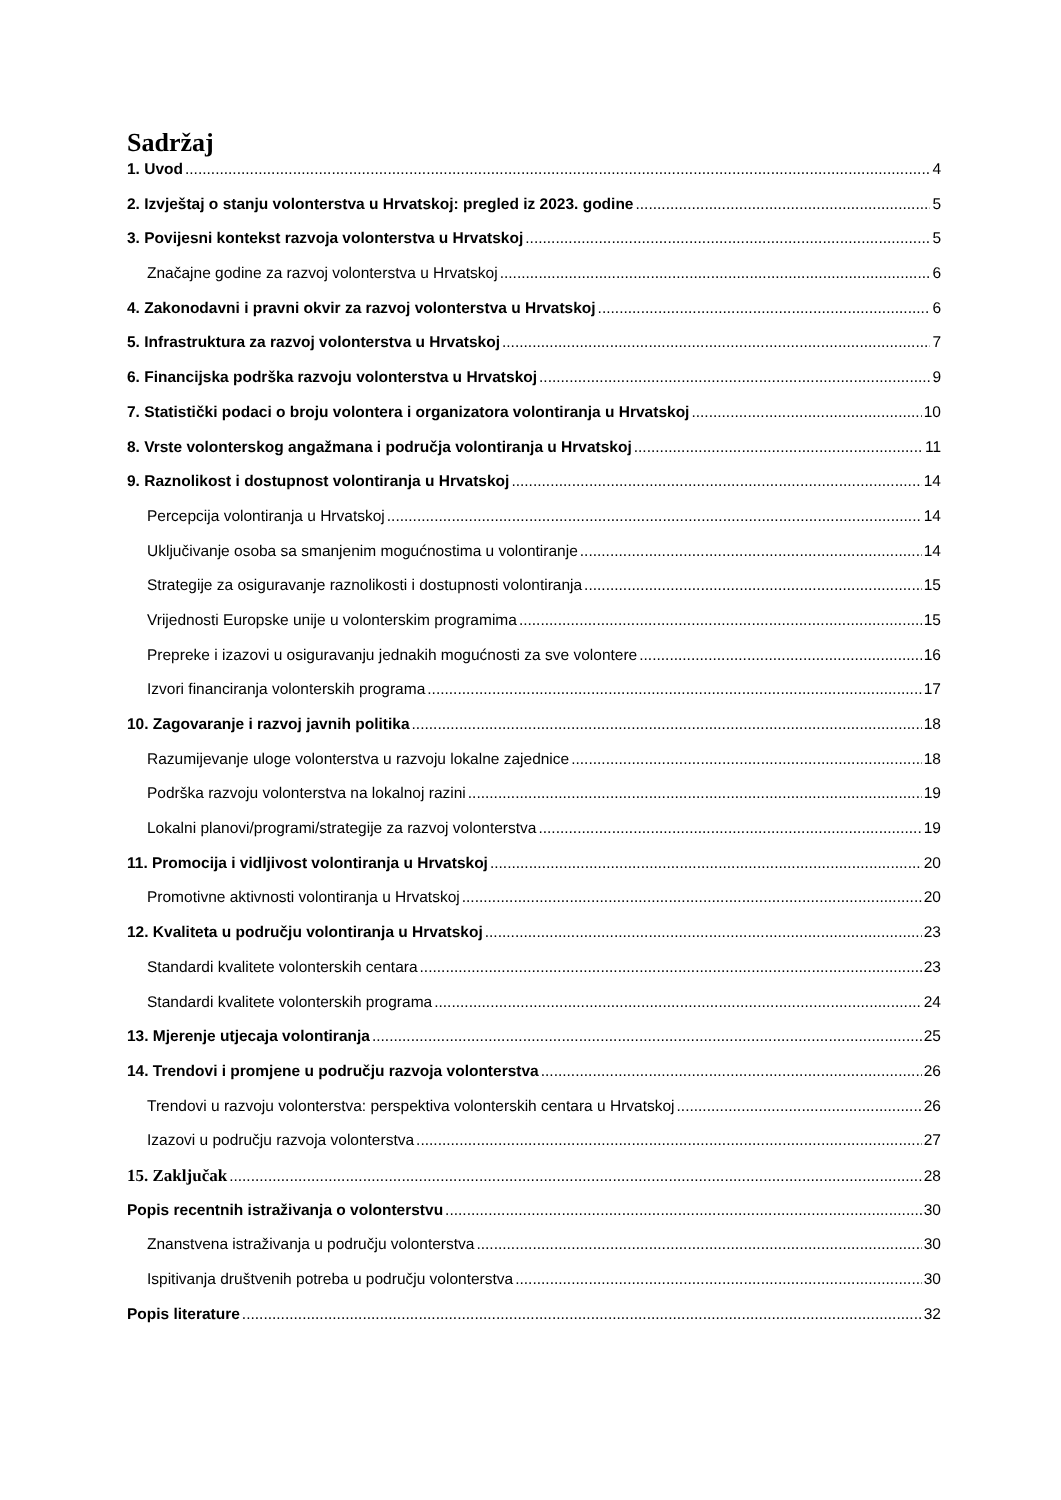Sadržaj
1. Uvod 4
2. Izvještaj o stanju volonterstva u Hrvatskoj: pregled iz 2023. godine 5
3. Povijesni kontekst razvoja volonterstva u Hrvatskoj 5
Značajne godine za razvoj volonterstva u Hrvatskoj 6
4. Zakonodavni i pravni okvir za razvoj volonterstva u Hrvatskoj 6
5. Infrastruktura za razvoj volonterstva u Hrvatskoj 7
6. Financijska podrška razvoju volonterstva u Hrvatskoj 9
7. Statistički podaci o broju volontera i organizatora volontiranja u Hrvatskoj 10
8. Vrste volonterskog angažmana i područja volontiranja u Hrvatskoj 11
9. Raznolikost i dostupnost volontiranja u Hrvatskoj 14
Percepcija volontiranja u Hrvatskoj 14
Uključivanje osoba sa smanjenim mogućnostima u volontiranje 14
Strategije za osiguravanje raznolikosti i dostupnosti volontiranja 15
Vrijednosti Europske unije u volonterskim programima 15
Prepreke i izazovi u osiguravanju jednakih mogućnosti za sve volontere 16
Izvori financiranja volonterskih programa 17
10. Zagovaranje i razvoj javnih politika 18
Razumijevanje uloge volonterstva u razvoju lokalne zajednice 18
Podrška razvoju volonterstva na lokalnoj razini 19
Lokalni planovi/programi/strategije za razvoj volonterstva 19
11. Promocija i vidljivost volontiranja u Hrvatskoj 20
Promotivne aktivnosti volontiranja u Hrvatskoj 20
12. Kvaliteta u području volontiranja u Hrvatskoj 23
Standardi kvalitete volonterskih centara 23
Standardi kvalitete volonterskih programa 24
13. Mjerenje utjecaja volontiranja 25
14. Trendovi i promjene u području razvoja volonterstva 26
Trendovi u razvoju volonterstva: perspektiva volonterskih centara u Hrvatskoj 26
Izazovi u području razvoja volonterstva 27
15. Zaključak 28
Popis recentnih istraživanja o volonterstvu 30
Znanstvena istraživanja u području volonterstva 30
Ispitivanja društvenih potreba u području volonterstva 30
Popis literature 32